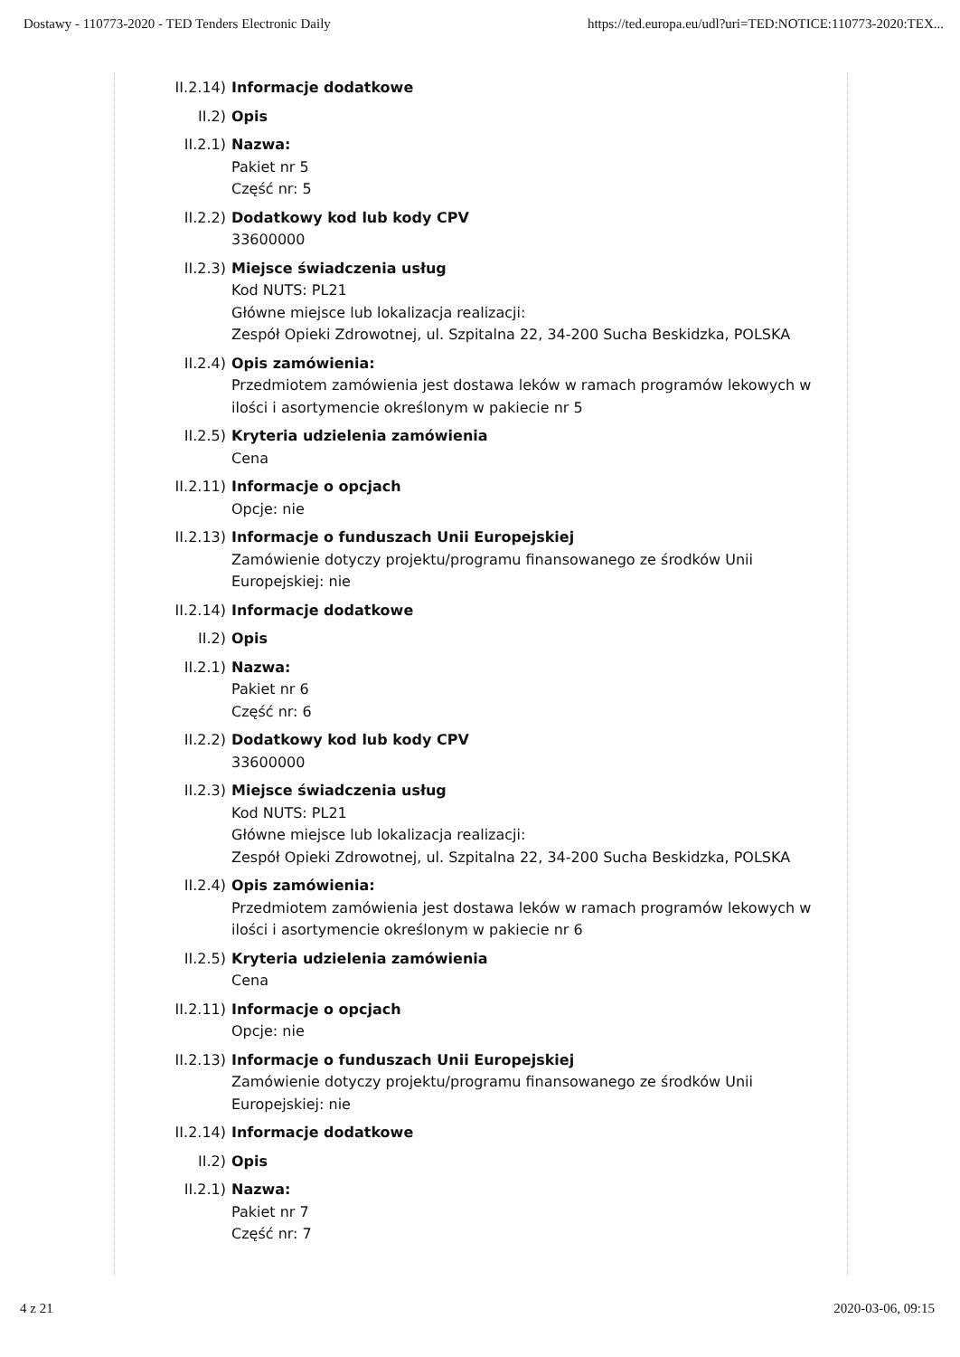Dostawy - 110773-2020 - TED Tenders Electronic Daily https://ted.europa.eu/udl?uri=TED:NOTICE:110773-2020:TEX...
II.2.14) Informacje dodatkowe
II.2) Opis
II.2.1) Nazwa:
Pakiet nr 5
Część nr: 5
II.2.2) Dodatkowy kod lub kody CPV
33600000
II.2.3) Miejsce świadczenia usług
Kod NUTS: PL21
Główne miejsce lub lokalizacja realizacji:
Zespół Opieki Zdrowotnej, ul. Szpitalna 22, 34-200 Sucha Beskidzka, POLSKA
II.2.4) Opis zamówienia:
Przedmiotem zamówienia jest dostawa leków w ramach programów lekowych w ilości i asortymencie określonym w pakiecie nr 5
II.2.5) Kryteria udzielenia zamówienia
Cena
II.2.11) Informacje o opcjach
Opcje: nie
II.2.13) Informacje o funduszach Unii Europejskiej
Zamówienie dotyczy projektu/programu finansowanego ze środków Unii Europejskiej: nie
II.2.14) Informacje dodatkowe
II.2) Opis
II.2.1) Nazwa:
Pakiet nr 6
Część nr: 6
II.2.2) Dodatkowy kod lub kody CPV
33600000
II.2.3) Miejsce świadczenia usług
Kod NUTS: PL21
Główne miejsce lub lokalizacja realizacji:
Zespół Opieki Zdrowotnej, ul. Szpitalna 22, 34-200 Sucha Beskidzka, POLSKA
II.2.4) Opis zamówienia:
Przedmiotem zamówienia jest dostawa leków w ramach programów lekowych w ilości i asortymencie określonym w pakiecie nr 6
II.2.5) Kryteria udzielenia zamówienia
Cena
II.2.11) Informacje o opcjach
Opcje: nie
II.2.13) Informacje o funduszach Unii Europejskiej
Zamówienie dotyczy projektu/programu finansowanego ze środków Unii Europejskiej: nie
II.2.14) Informacje dodatkowe
II.2) Opis
II.2.1) Nazwa:
Pakiet nr 7
Część nr: 7
4 z 21 2020-03-06, 09:15